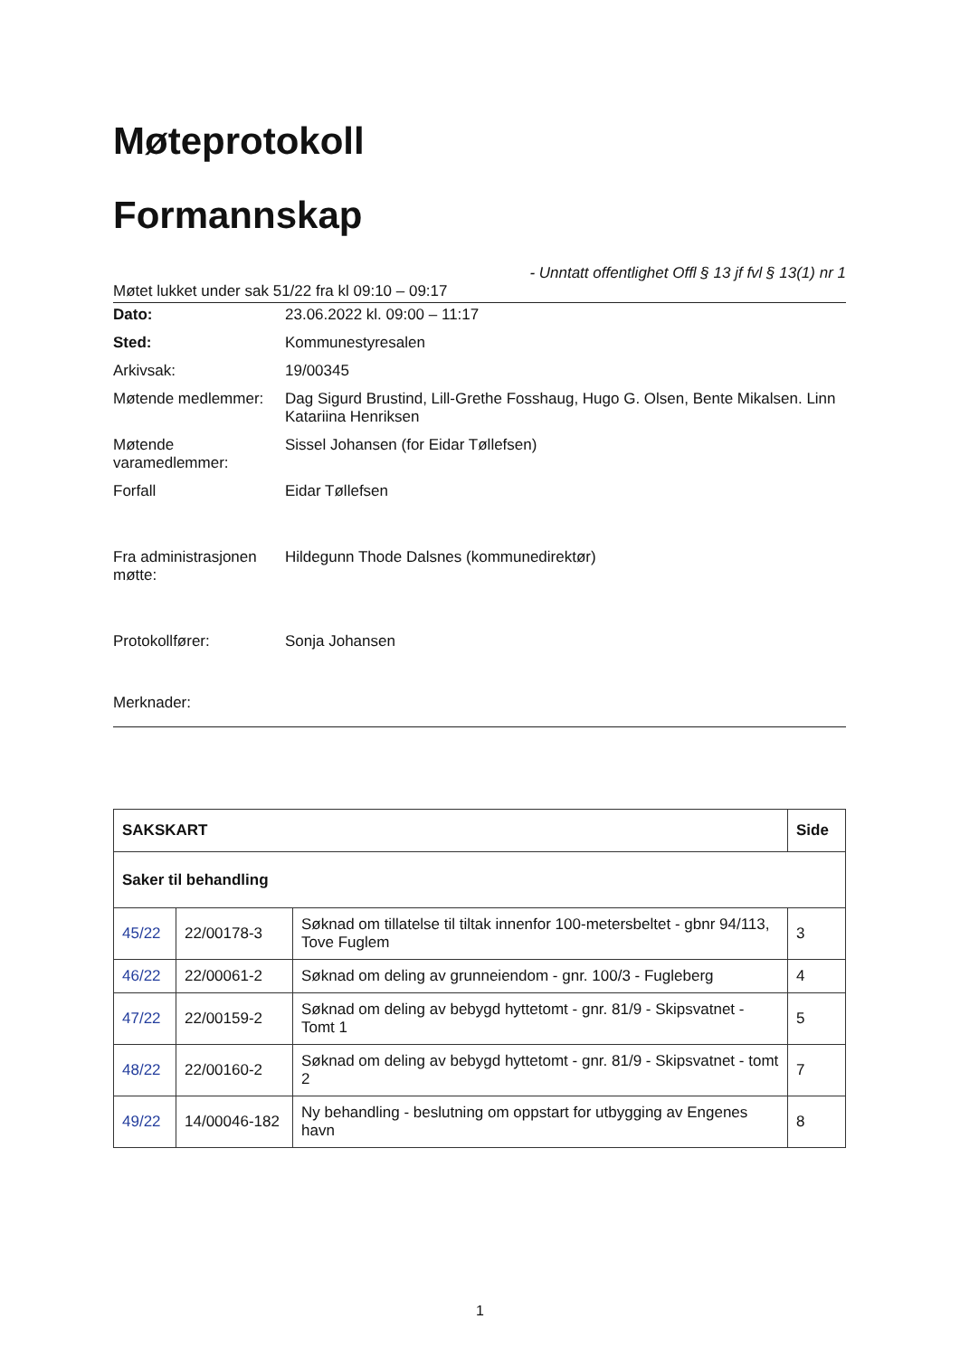Møteprotokoll
Formannskap
- Unntatt offentlighet Offl § 13 jf fvl § 13(1) nr 1
Møtet lukket under sak 51/22 fra kl 09:10 – 09:17
| Dato: | 23.06.2022 kl. 09:00 – 11:17 |
| Sted: | Kommunestyresalen |
| Arkivsak: | 19/00345 |
| Møtende medlemmer: | Dag Sigurd Brustind, Lill-Grethe Fosshaug, Hugo G. Olsen, Bente Mikalsen. Linn Katariina Henriksen |
| Møtende varamedlemmer: | Sissel Johansen (for Eidar Tøllefsen) |
| Forfall | Eidar Tøllefsen |
| Fra administrasjonen møtte: | Hildegunn Thode Dalsnes (kommunedirektør) |
| Protokollfører: | Sonja Johansen |
Merknader:
| SAKSKART | | | Side |
| --- | --- | --- | --- |
| Saker til behandling | | | |
| 45/22 | 22/00178-3 | Søknad om tillatelse til tiltak innenfor 100-metersbeltet - gbnr 94/113, Tove Fuglem | 3 |
| 46/22 | 22/00061-2 | Søknad om deling av grunneiendom - gnr. 100/3 - Fugleberg | 4 |
| 47/22 | 22/00159-2 | Søknad om deling av bebygd hyttetomt - gnr. 81/9 - Skipsvatnet - Tomt 1 | 5 |
| 48/22 | 22/00160-2 | Søknad om deling av bebygd hyttetomt - gnr. 81/9 - Skipsvatnet - tomt 2 | 7 |
| 49/22 | 14/00046-182 | Ny behandling - beslutning om oppstart for utbygging av Engenes havn | 8 |
1